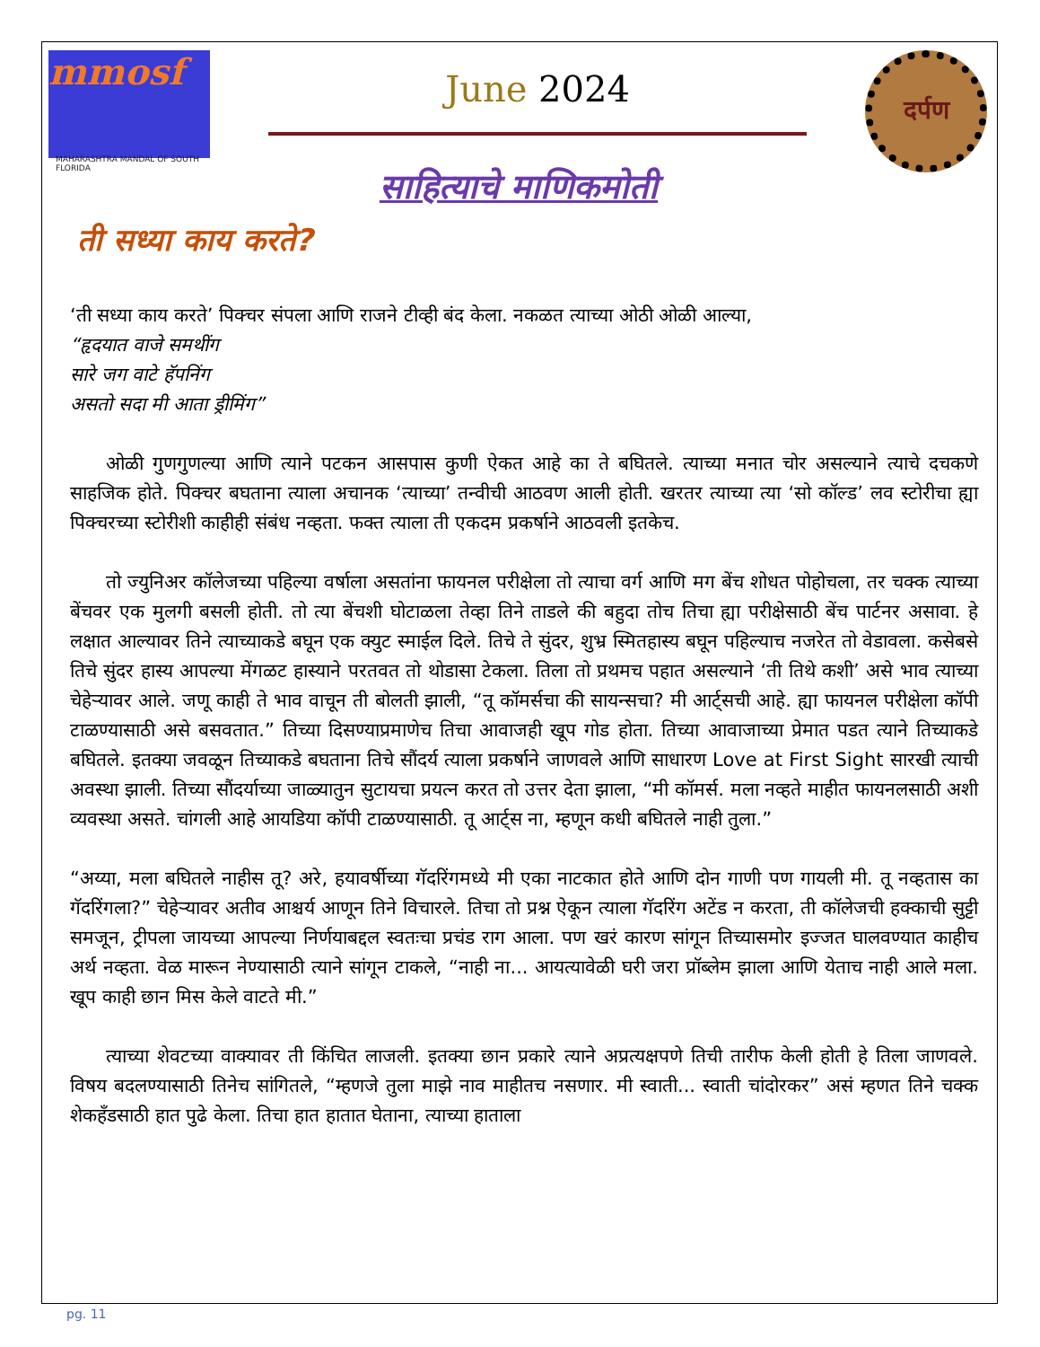mmosf
MAHARASHTRA MANDAL OF SOUTH FLORIDA
June 2024
दर्पण
साहित्याचे माणिकमोती
ती सध्या काय करते?
‘ती सध्या काय करते’ पिक्चर संपला आणि राजने टीव्ही बंद केला. नकळत त्याच्या ओठी ओळी आल्या,
“हृदयात वाजे समथींग
सारे जग वाटे हॅपनिंग
असतो सदा मी आता ड्रीमिंग”
ओळी गुणगुणल्या आणि त्याने पटकन आसपास कुणी ऐकत आहे का ते बघितले. त्याच्या मनात चोर असल्याने त्याचे दचकणे साहजिक होते. पिक्चर बघताना त्याला अचानक ‘त्याच्या’ तन्वीची आठवण आली होती. खरतर त्याच्या त्या ‘सो कॉल्ड’ लव स्टोरीचा ह्या पिक्चरच्या स्टोरीशी काहीही संबंध नव्हता. फक्त त्याला ती एकदम प्रकर्षाने आठवली इतकेच.
तो ज्युनिअर कॉलेजच्या पहिल्या वर्षाला असतांना फायनल परीक्षेला तो त्याचा वर्ग आणि मग बेंच शोधत पोहोचला, तर चक्क त्याच्या बेंचवर एक मुलगी बसली होती. तो त्या बेंचशी घोटाळला तेव्हा तिने ताडले की बहुदा तोच तिचा ह्या परीक्षेसाठी बेंच पार्टनर असावा. हे लक्षात आल्यावर तिने त्याच्याकडे बघून एक क्युट स्माईल दिले. तिचे ते सुंदर, शुभ्र स्मितहास्य बघून पहिल्याच नजरेत तो वेडावला. कसेबसे तिचे सुंदर हास्य आपल्या मेंगळट हास्याने परतवत तो थोडासा टेकला. तिला तो प्रथमच पहात असल्याने ‘ती तिथे कशी’ असे भाव त्याच्या चेहेऱ्यावर आले. जणू काही ते भाव वाचून ती बोलती झाली, “तू कॉमर्सचा की सायन्सचा? मी आर्ट्सची आहे. ह्या फायनल परीक्षेला कॉपी टाळण्यासाठी असे बसवतात.” तिच्या दिसण्याप्रमाणेच तिचा आवाजही खूप गोड होता. तिच्या आवाजाच्या प्रेमात पडत त्याने तिच्याकडे बघितले. इतक्या जवळून तिच्याकडे बघताना तिचे सौंदर्य त्याला प्रकर्षाने जाणवले आणि साधारण Love at First Sight सारखी त्याची अवस्था झाली. तिच्या सौंदर्याच्या जाळ्यातुन सुटायचा प्रयत्न करत तो उत्तर देता झाला, “मी कॉमर्स. मला नव्हते माहीत फायनलसाठी अशी व्यवस्था असते. चांगली आहे आयडिया कॉपी टाळण्यासाठी. तू आर्ट्स ना, म्हणून कधी बघितले नाही तुला.”
“अय्या, मला बघितले नाहीस तू? अरे, हयावर्षीच्या गॅदरिंगमध्ये मी एका नाटकात होते आणि दोन गाणी पण गायली मी. तू नव्हतास का गॅदरिंगला?” चेहेऱ्यावर अतीव आश्चर्य आणून तिने विचारले. तिचा तो प्रश्न ऐकून त्याला गॅदरिंग अटेंड न करता, ती कॉलेजची हक्काची सुट्टी समजून, ट्रीपला जायच्या आपल्या निर्णयाबद्दल स्वतःचा प्रचंड राग आला. पण खरं कारण सांगून तिच्यासमोर इज्जत घालवण्यात काहीच अर्थ नव्हता. वेळ मारून नेण्यासाठी त्याने सांगून टाकले, “नाही ना... आयत्यावेळी घरी जरा प्रॉब्लेम झाला आणि येताच नाही आले मला. खूप काही छान मिस केले वाटते मी.”
त्याच्या शेवटच्या वाक्यावर ती किंचित लाजली. इतक्या छान प्रकारे त्याने अप्रत्यक्षपणे तिची तारीफ केली होती हे तिला जाणवले. विषय बदलण्यासाठी तिनेच सांगितले, “म्हणजे तुला माझे नाव माहीतच नसणार. मी स्वाती... स्वाती चांदोरकर” असं म्हणत तिने चक्क शेकहँडसाठी हात पुढे केला. तिचा हात हातात घेताना, त्याच्या हाताला
pg. 11